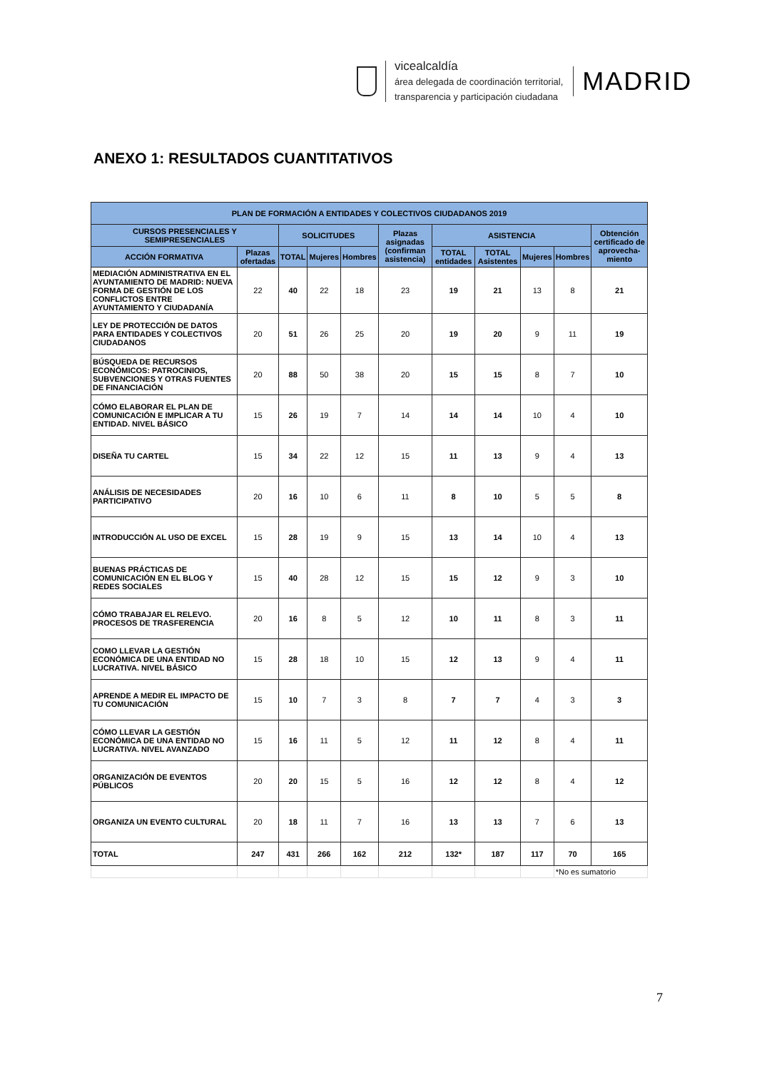vicealcaldía
área delegada de coordinación territorial,
transparencia y participación ciudadana
MADRID
ANEXO 1: RESULTADOS CUANTITATIVOS
| PLAN DE FORMACIÓN A ENTIDADES Y COLECTIVOS CIUDADANOS 2019 | | | | | | | | | | |
| --- | --- | --- | --- | --- | --- | --- | --- | --- | --- | --- |
| CURSOS PRESENCIALES Y SEMIPRESENCIALES | | SOLICITUDES | | | Plazas asignadas (confirman asistencia) | ASISTENCIA | | | | Obtención certificado de aprovecha-miento |
| ACCIÓN FORMATIVA | Plazas ofertadas | TOTAL | Mujeres | Hombres | | TOTAL entidades | TOTAL Asistentes | Mujeres | Hombres | |
| MEDIACIÓN ADMINISTRATIVA EN EL AYUNTAMIENTO DE MADRID: NUEVA FORMA DE GESTIÓN DE LOS CONFLICTOS ENTRE AYUNTAMIENTO Y CIUDADANÍA | 22 | 40 | 22 | 18 | 23 | 19 | 21 | 13 | 8 | 21 |
| LEY DE PROTECCIÓN DE DATOS PARA ENTIDADES Y COLECTIVOS CIUDADANOS | 20 | 51 | 26 | 25 | 20 | 19 | 20 | 9 | 11 | 19 |
| BÚSQUEDA DE RECURSOS ECONÓMICOS: PATROCINIOS, SUBVENCIONES Y OTRAS FUENTES DE FINANCIACIÓN | 20 | 88 | 50 | 38 | 20 | 15 | 15 | 8 | 7 | 10 |
| CÓMO ELABORAR EL PLAN DE COMUNICACIÓN E IMPLICAR A TU ENTIDAD. NIVEL BÁSICO | 15 | 26 | 19 | 7 | 14 | 14 | 14 | 10 | 4 | 10 |
| DISEÑA TU CARTEL | 15 | 34 | 22 | 12 | 15 | 11 | 13 | 9 | 4 | 13 |
| ANÁLISIS DE NECESIDADES PARTICIPATIVO | 20 | 16 | 10 | 6 | 11 | 8 | 10 | 5 | 5 | 8 |
| INTRODUCCIÓN AL USO DE EXCEL | 15 | 28 | 19 | 9 | 15 | 13 | 14 | 10 | 4 | 13 |
| BUENAS PRÁCTICAS DE COMUNICACIÓN EN EL BLOG Y REDES SOCIALES | 15 | 40 | 28 | 12 | 15 | 15 | 12 | 9 | 3 | 10 |
| CÓMO TRABAJAR EL RELEVO. PROCESOS DE TRASFERENCIA | 20 | 16 | 8 | 5 | 12 | 10 | 11 | 8 | 3 | 11 |
| COMO LLEVAR LA GESTIÓN ECONÓMICA DE UNA ENTIDAD NO LUCRATIVA. NIVEL BÁSICO | 15 | 28 | 18 | 10 | 15 | 12 | 13 | 9 | 4 | 11 |
| APRENDE A MEDIR EL IMPACTO DE TU COMUNICACIÓN | 15 | 10 | 7 | 3 | 8 | 7 | 7 | 4 | 3 | 3 |
| CÓMO LLEVAR LA GESTIÓN ECONÓMICA DE UNA ENTIDAD NO LUCRATIVA. NIVEL AVANZADO | 15 | 16 | 11 | 5 | 12 | 11 | 12 | 8 | 4 | 11 |
| ORGANIZACIÓN DE EVENTOS PÚBLICOS | 20 | 20 | 15 | 5 | 16 | 12 | 12 | 8 | 4 | 12 |
| ORGANIZA UN EVENTO CULTURAL | 20 | 18 | 11 | 7 | 16 | 13 | 13 | 7 | 6 | 13 |
| TOTAL | 247 | 431 | 266 | 162 | 212 | 132* | 187 | 117 | 70 | 165 |
| | | | | | | | | | *No es sumatorio | |
7